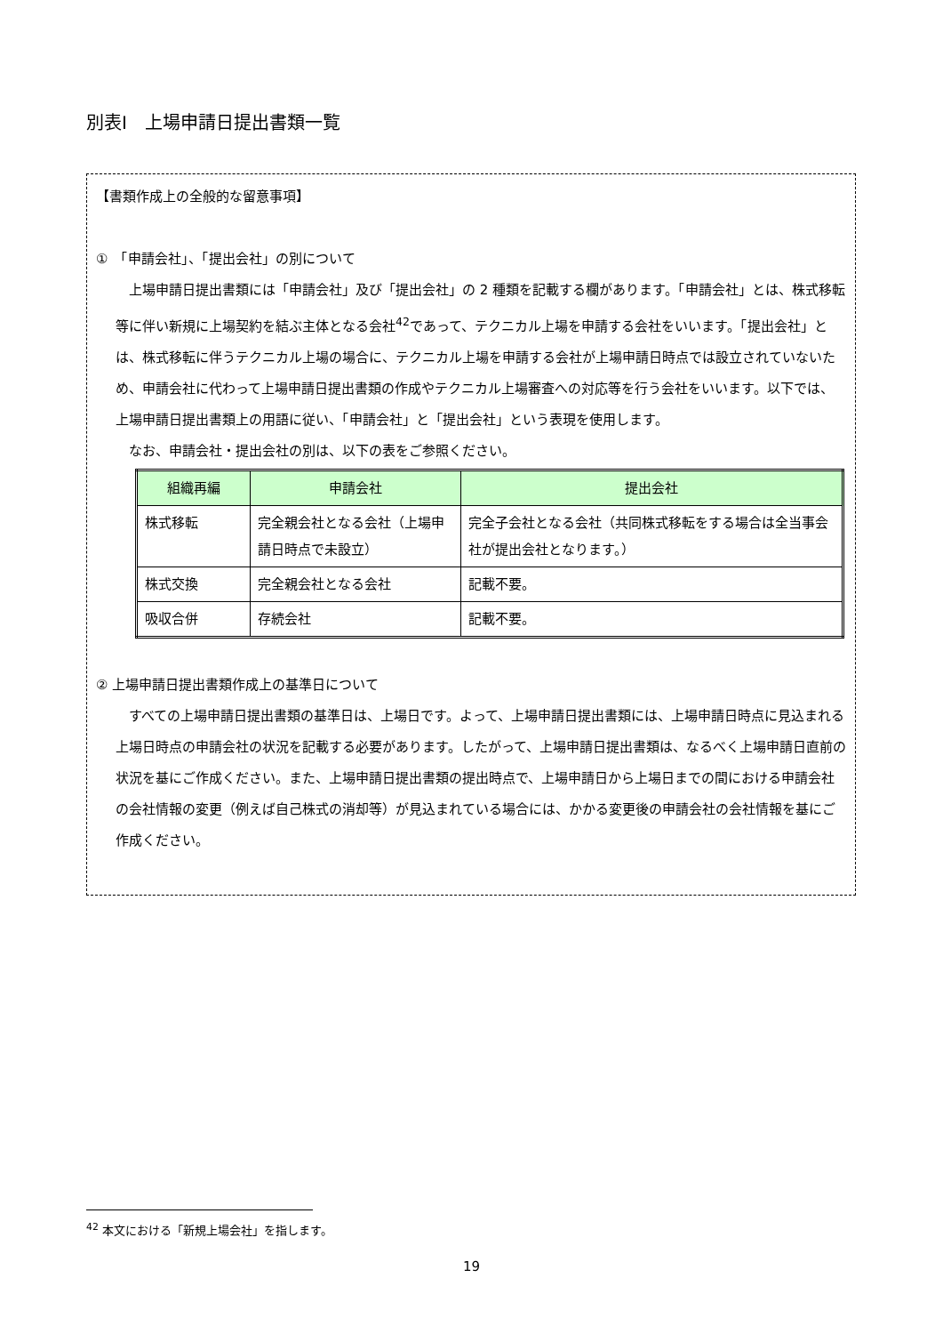別表Ⅰ　上場申請日提出書類一覧
【書類作成上の全般的な留意事項】
①　「申請会社」、「提出会社」の別について
　上場申請日提出書類には「申請会社」及び「提出会社」の 2 種類を記載する欄があります。「申請会社」とは、株式移転等に伴い新規に上場契約を結ぶ主体となる会社<sup>42</sup>であって、テクニカル上場を申請する会社をいいます。「提出会社」とは、株式移転に伴うテクニカル上場の場合に、テクニカル上場を申請する会社が上場申請日時点では設立されていないため、申請会社に代わって上場申請日提出書類の作成やテクニカル上場審査への対応等を行う会社をいいます。以下では、上場申請日提出書類上の用語に従い、「申請会社」と「提出会社」という表現を使用します。
　なお、申請会社・提出会社の別は、以下の表をご参照ください。
| 組織再編 | 申請会社 | 提出会社 |
| --- | --- | --- |
| 株式移転 | 完全親会社となる会社（上場申請日時点で未設立） | 完全子会社となる会社（共同株式移転をする場合は全当事会社が提出会社となります。） |
| 株式交換 | 完全親会社となる会社 | 記載不要。 |
| 吸収合併 | 存続会社 | 記載不要。 |
② 上場申請日提出書類作成上の基準日について
　すべての上場申請日提出書類の基準日は、上場日です。よって、上場申請日提出書類には、上場申請日時点に見込まれる上場日時点の申請会社の状況を記載する必要があります。したがって、上場申請日提出書類は、なるべく上場申請日直前の状況を基にご作成ください。また、上場申請日提出書類の提出時点で、上場申請日から上場日までの間における申請会社の会社情報の変更（例えば自己株式の消却等）が見込まれている場合には、かかる変更後の申請会社の会社情報を基にご作成ください。
<sup>42</sup> 本文における「新規上場会社」を指します。
19